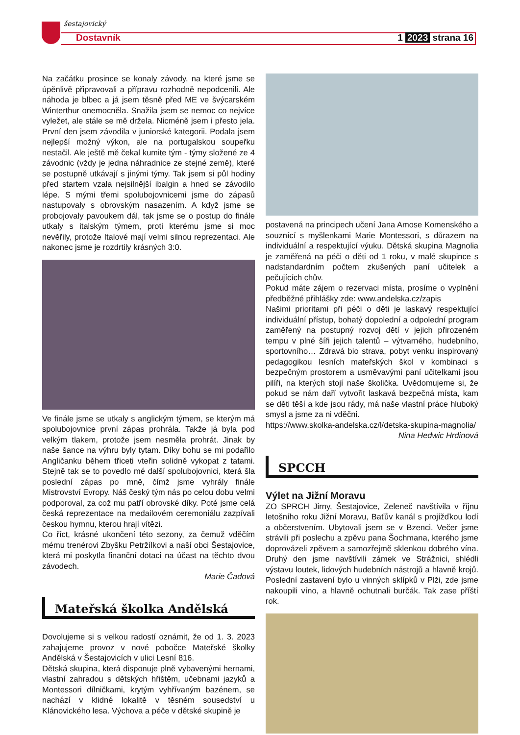šestajovický
Dostavník 1 2023 strana 16
Na začátku prosince se konaly závody, na které jsme se úpěnlivě připravovali a přípravu rozhodně nepodcenili. Ale náhoda je blbec a já jsem těsně před ME ve švýcarském Winterthur onemocněla. Snažila jsem se nemoc co nejvíce vyležet, ale stále se mě držela. Nicméně jsem i přesto jela. První den jsem závodila v juniorské kategorii. Podala jsem nejlepší možný výkon, ale na portugalskou soupeřku nestačil. Ale ještě mě čekal kumite tým - týmy složené ze 4 závodnic (vždy je jedna náhradnice ze stejné země), které se postupně utkávají s jinými týmy. Tak jsem si půl hodiny před startem vzala nejsilnější ibalgin a hned se závodilo lépe. S mými třemi spolubojovnicemi jsme do zápasů nastupovaly s obrovským nasazením. A když jsme se probojovaly pavoukem dál, tak jsme se o postup do finále utkaly s italským týmem, proti kterému jsme si moc nevěřily, protože Italové mají velmi silnou reprezentaci. Ale nakonec jsme je rozdrtily krásných 3:0.
Ve finále jsme se utkaly s anglickým týmem, se kterým má spolubojovnice první zápas prohrála. Takže já byla pod velkým tlakem, protože jsem nesměla prohrát. Jinak by naše šance na výhru byly tytam. Díky bohu se mi podařilo Angličanku během třiceti vteřin solidně vykopat z tatami. Stejně tak se to povedlo mé další spolubojovnici, která šla poslední zápas po mně, čímž jsme vyhrály finále Mistrovství Evropy. Náš český tým nás po celou dobu velmi podporoval, za což mu patří obrovské díky. Poté jsme celá česká reprezentace na medailovém ceremoniálu zazpívali českou hymnu, kterou hrají vítězi.
Co říct, krásné ukončení této sezony, za čemuž vděčím mému trenérovi Zbyšku Petržílkovi a naší obci Šestajovice, která mi poskytla finanční dotaci na účast na těchto dvou závodech.
Marie Čadová
Mateřská školka Andělská
Dovolujeme si s velkou radostí oznámit, že od 1. 3. 2023 zahajujeme provoz v nové pobočce Mateřské školky Andělská v Šestajovicích v ulici Lesní 816.
Dětská skupina, která disponuje plně vybavenými hernami, vlastní zahradou s dětských hřištěm, učebnami jazyků a Montessori dílničkami, krytým vyhřívaným bazénem, se nachází v klidné lokalitě v těsném sousedství u Klánovického lesa. Výchova a péče v dětské skupině je
postavená na principech učení Jana Amose Komenského a souznící s myšlenkami Marie Montessori, s důrazem na individuální a respektující výuku. Dětská skupina Magnolia je zaměřená na péči o děti od 1 roku, v malé skupince s nadstandardním počtem zkušených paní učitelek a pečujících chův.
Pokud máte zájem o rezervaci místa, prosíme o vyplnění předběžné přihlášky zde: www.andelska.cz/zapis
Našimi prioritami při péči o děti je laskavý respektující individuální přístup, bohatý dopolední a odpolední program zaměřený na postupný rozvoj dětí v jejich přirozeném tempu v plné šíři jejich talentů – výtvarného, hudebního, sportovního… Zdravá bio strava, pobyt venku inspirovaný pedagogikou lesních mateřských škol v kombinaci s bezpečným prostorem a usměvavými paní učitelkami jsou pilíři, na kterých stojí naše školička. Uvědomujeme si, že pokud se nám daří vytvořit laskavá bezpečná místa, kam se děti těší a kde jsou rády, má naše vlastní práce hluboký smysl a jsme za ni vděčni.
https://www.skolka-andelska.cz/l/detska-skupina-magnolia/
Nina Hedwic Hrdinová
SPCCH
Výlet na Jižní Moravu
ZO SPRCH Jirny, Šestajovice, Zeleneč navštívila v říjnu letošního roku Jižní Moravu, Baťův kanál s projížďkou lodí a občerstvením. Ubytovali jsem se v Bzenci. Večer jsme strávili při poslechu a zpěvu pana Šochmana, kterého jsme doprovázeli zpěvem a samozřejmě sklenkou dobrého vína. Druhý den jsme navštívili zámek ve Strážnici, shlédli výstavu loutek, lidových hudebních nástrojů a hlavně krojů. Poslední zastavení bylo u vinných sklípků v Plži, zde jsme nakoupili víno, a hlavně ochutnali burčák. Tak zase příští rok.